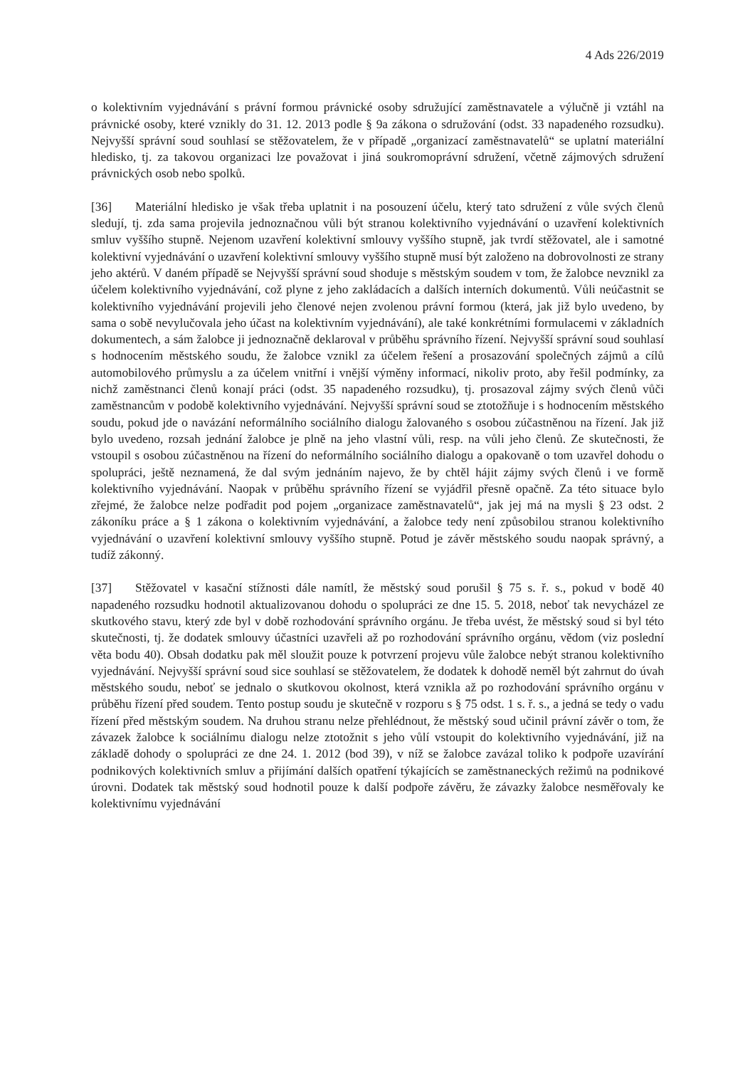4 Ads 226/2019
o kolektivním vyjednávání s právní formou právnické osoby sdružující zaměstnavatele a výlučně ji vztáhl na právnické osoby, které vznikly do 31. 12. 2013 podle § 9a zákona o sdružování (odst. 33 napadeného rozsudku). Nejvyšší správní soud souhlasí se stěžovatelem, že v případě „organizací zaměstnavatelů“ se uplatní materiální hledisko, tj. za takovou organizaci lze považovat i jiná soukromoprávní sdružení, včetně zájmových sdružení právnických osob nebo spolků.
[36] Materiální hledisko je však třeba uplatnit i na posouzení účelu, který tato sdružení z vůle svých členů sledují, tj. zda sama projevila jednoznačnou vůli být stranou kolektivního vyjednávání o uzavření kolektivních smluv vyššího stupně. Nejenom uzavření kolektivní smlouvy vyššího stupně, jak tvrdí stěžovatel, ale i samotné kolektivní vyjednávání o uzavření kolektivní smlouvy vyššího stupně musí být založeno na dobrovolnosti ze strany jeho aktérů. V daném případě se Nejvyšší správní soud shoduje s městským soudem v tom, že žalobce nevznikl za účelem kolektivního vyjednávání, což plyne z jeho zakládacích a dalších interních dokumentů. Vůli neúčastnit se kolektivního vyjednávání projevili jeho členové nejen zvolenou právní formou (která, jak již bylo uvedeno, by sama o sobě nevylučovala jeho účast na kolektivním vyjednávání), ale také konkrétními formulacemi v základních dokumentech, a sám žalobce ji jednoznačně deklaroval v průběhu správního řízení. Nejvyšší správní soud souhlasí s hodnocením městského soudu, že žalobce vznikl za účelem řešení a prosazování společných zájmů a cílů automobilového průmyslu a za účelem vnitřní i vnější výměny informací, nikoliv proto, aby řešil podmínky, za nichž zaměstnanci členů konají práci (odst. 35 napadeného rozsudku), tj. prosazoval zájmy svých členů vůči zaměstnancům v podobě kolektivního vyjednávání. Nejvyšší správní soud se ztotožňuje i s hodnocením městského soudu, pokud jde o navázání neformálního sociálního dialogu žalovaného s osobou zúčastněnou na řízení. Jak již bylo uvedeno, rozsah jednání žalobce je plně na jeho vlastní vůli, resp. na vůli jeho členů. Ze skutečnosti, že vstoupil s osobou zúčastněnou na řízení do neformálního sociálního dialogu a opakovaně o tom uzavřel dohodu o spolupráci, ještě neznamená, že dal svým jednáním najevo, že by chtěl hájit zájmy svých členů i ve formě kolektivního vyjednávání. Naopak v průběhu správního řízení se vyjádřil přesně opačně. Za této situace bylo zřejmé, že žalobce nelze podřadit pod pojem „organizace zaměstnavatelů“, jak jej má na mysli § 23 odst. 2 zákoníku práce a § 1 zákona o kolektivním vyjednávání, a žalobce tedy není způsobilou stranou kolektivního vyjednávání o uzavření kolektivní smlouvy vyššího stupně. Potud je závěr městského soudu naopak správný, a tudíž zákonný.
[37] Stěžovatel v kasační stížnosti dále namítl, že městský soud porušil § 75 s. ř. s., pokud v bodě 40 napadeného rozsudku hodnotil aktualizovanou dohodu o spolupráci ze dne 15. 5. 2018, neboť tak nevycházel ze skutkového stavu, který zde byl v době rozhodování správního orgánu. Je třeba uvést, že městský soud si byl této skutečnosti, tj. že dodatek smlouvy účastníci uzavřeli až po rozhodování správního orgánu, vědom (viz poslední věta bodu 40). Obsah dodatku pak měl sloužit pouze k potvrzení projevu vůle žalobce nebýt stranou kolektivního vyjednávání. Nejvyšší správní soud sice souhlasí se stěžovatelem, že dodatek k dohodě neměl být zahrnut do úvah městského soudu, neboť se jednalo o skutkovou okolnost, která vznikla až po rozhodování správního orgánu v průběhu řízení před soudem. Tento postup soudu je skutečně v rozporu s § 75 odst. 1 s. ř. s., a jedná se tedy o vadu řízení před městským soudem. Na druhou stranu nelze přehlédnout, že městský soud učinil právní závěr o tom, že závazek žalobce k sociálnímu dialogu nelze ztotožnit s jeho vůlí vstoupit do kolektivního vyjednávání, již na základě dohody o spolupráci ze dne 24. 1. 2012 (bod 39), v níž se žalobce zavázal toliko k podpoře uzavírání podnikových kolektivních smluv a přijímání dalších opatření týkajících se zaměstnaneckých režimů na podnikové úrovni. Dodatek tak městský soud hodnotil pouze k další podpoře závěru, že závazky žalobce nesměřovaly ke kolektivnímu vyjednávání